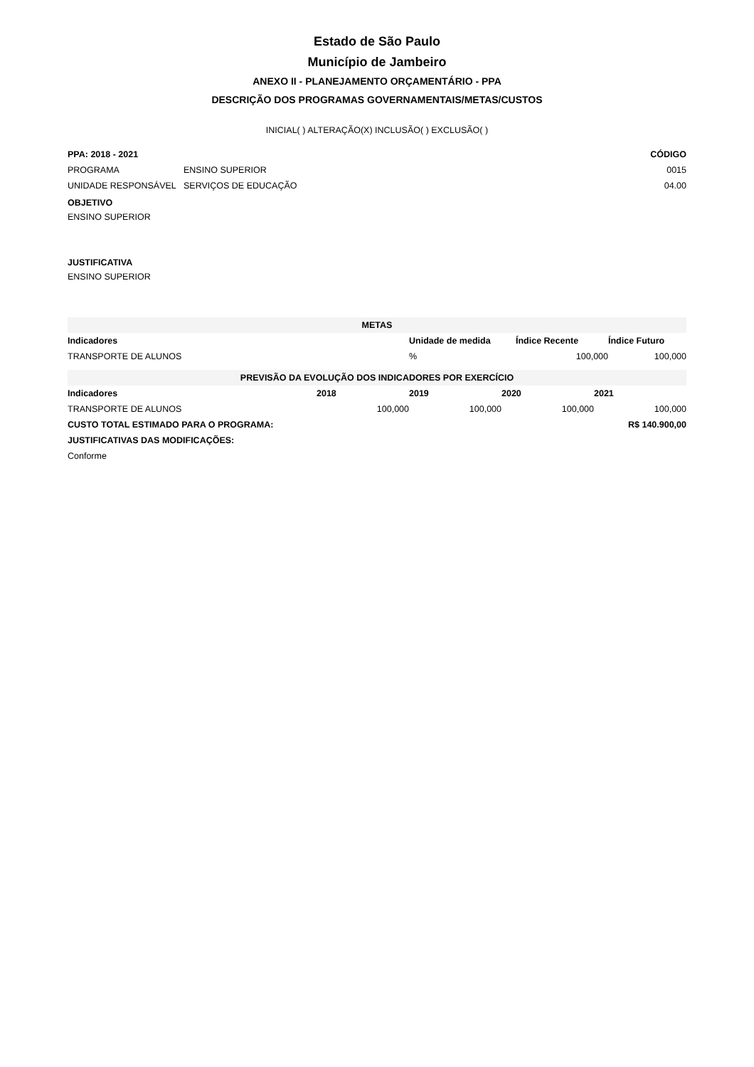Estado de São Paulo
Município de Jambeiro
ANEXO II - PLANEJAMENTO ORÇAMENTÁRIO - PPA
DESCRIÇÃO DOS PROGRAMAS GOVERNAMENTAIS/METAS/CUSTOS
INICIAL( ) ALTERAÇÃO(X) INCLUSÃO( ) EXCLUSÃO( )
| PPA: 2018 - 2021 | | CÓDIGO |
| --- | --- | --- |
| PROGRAMA | ENSINO SUPERIOR | 0015 |
| UNIDADE RESPONSÁVEL | SERVIÇOS DE EDUCAÇÃO | 04.00 |
OBJETIVO
ENSINO SUPERIOR
JUSTIFICATIVA
ENSINO SUPERIOR
METAS
| Indicadores | Unidade de medida | Índice Recente | Índice Futuro |
| --- | --- | --- | --- |
| TRANSPORTE DE ALUNOS | % | 100,000 | 100,000 |
PREVISÃO DA EVOLUÇÃO DOS INDICADORES POR EXERCÍCIO
| Indicadores | 2018 | 2019 | 2020 | 2021 |
| --- | --- | --- | --- | --- |
| TRANSPORTE DE ALUNOS | 100,000 | 100,000 | 100,000 | 100,000 |
| CUSTO TOTAL ESTIMADO PARA O PROGRAMA: | | | | R$ 140.900,00 |
| JUSTIFICATIVAS DAS MODIFICAÇÕES: | | | | |
| Conforme | | | | |